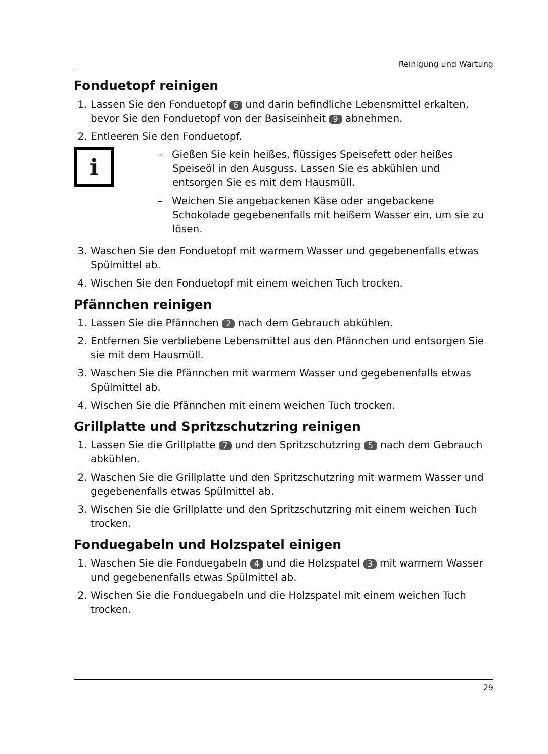Reinigung und Wartung
Fonduetopf reinigen
1. Lassen Sie den Fonduetopf 6 und darin befindliche Lebensmittel erkalten, bevor Sie den Fonduetopf von der Basiseinheit 9 abnehmen.
2. Entleeren Sie den Fonduetopf.
i
– Gießen Sie kein heißes, flüssiges Speisefett oder heißes Speiseöl in den Ausguss. Lassen Sie es abkühlen und entsorgen Sie es mit dem Hausmüll.
– Weichen Sie angebackenen Käse oder angebackene Schokolade gegebenenfalls mit heißem Wasser ein, um sie zu lösen.
3. Waschen Sie den Fonduetopf mit warmem Wasser und gegebenenfalls etwas Spülmittel ab.
4. Wischen Sie den Fonduetopf mit einem weichen Tuch trocken.
Pfännchen reinigen
1. Lassen Sie die Pfännchen 2 nach dem Gebrauch abkühlen.
2. Entfernen Sie verbliebene Lebensmittel aus den Pfännchen und entsorgen Sie sie mit dem Hausmüll.
3. Waschen Sie die Pfännchen mit warmem Wasser und gegebenenfalls etwas Spülmittel ab.
4. Wischen Sie die Pfännchen mit einem weichen Tuch trocken.
Grillplatte und Spritzschutzring reinigen
1. Lassen Sie die Grillplatte 7 und den Spritzschutzring 5 nach dem Gebrauch abkühlen.
2. Waschen Sie die Grillplatte und den Spritzschutzring mit warmem Wasser und gegebenenfalls etwas Spülmittel ab.
3. Wischen Sie die Grillplatte und den Spritzschutzring mit einem weichen Tuch trocken.
Fonduegabeln und Holzspatel einigen
1. Waschen Sie die Fonduegabeln 4 und die Holzspatel 3 mit warmem Wasser und gegebenenfalls etwas Spülmittel ab.
2. Wischen Sie die Fonduegabeln und die Holzspatel mit einem weichen Tuch trocken.
29